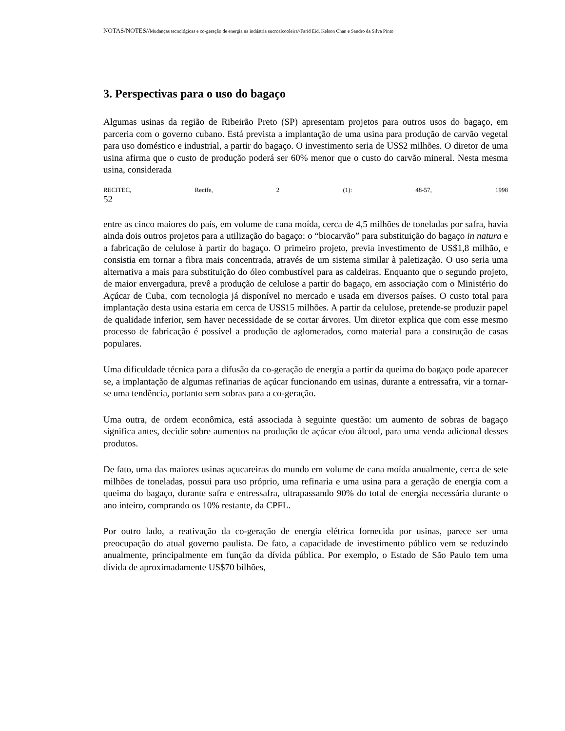NOTAS/NOTES//Mudanças tecnológicas e co-geração de energia na indústria sucroalcooleira//Farid Eid, Kelson Chan e Sandro da Silva Pinto
3. Perspectivas para o uso do bagaço
Algumas usinas da região de Ribeirão Preto (SP) apresentam projetos para outros usos do bagaço, em parceria com o governo cubano. Está prevista a implantação de uma usina para produção de carvão vegetal para uso doméstico e industrial, a partir do bagaço. O investimento seria de US$2 milhões. O diretor de uma usina afirma que o custo de produção poderá ser 60% menor que o custo do carvão mineral. Nesta mesma usina, considerada
RECITEC, Recife, 2 (1): 48-57, 1998
52
entre as cinco maiores do país, em volume de cana moída, cerca de 4,5 milhões de toneladas por safra, havia ainda dois outros projetos para a utilização do bagaço: o “biocarvão” para substituição do bagaço in natura e a fabricação de celulose à partir do bagaço. O primeiro projeto, previa investimento de US$1,8 milhão, e consistia em tornar a fibra mais concentrada, através de um sistema similar à paletização. O uso seria uma alternativa a mais para substituição do óleo combustível para as caldeiras. Enquanto que o segundo projeto, de maior envergadura, prevê a produção de celulose a partir do bagaço, em associação com o Ministério do Açúcar de Cuba, com tecnologia já disponível no mercado e usada em diversos países. O custo total para implantação desta usina estaria em cerca de US$15 milhões. A partir da celulose, pretende-se produzir papel de qualidade inferior, sem haver necessidade de se cortar árvores. Um diretor explica que com esse mesmo processo de fabricação é possível a produção de aglomerados, como material para a construção de casas populares.
Uma dificuldade técnica para a difusão da co-geração de energia a partir da queima do bagaço pode aparecer se, a implantação de algumas refinarias de açúcar funcionando em usinas, durante a entressafra, vir a tornar-se uma tendência, portanto sem sobras para a co-geração.
Uma outra, de ordem econômica, está associada à seguinte questão: um aumento de sobras de bagaço significa antes, decidir sobre aumentos na produção de açúcar e/ou álcool, para uma venda adicional desses produtos.
De fato, uma das maiores usinas açucareiras do mundo em volume de cana moída anualmente, cerca de sete milhões de toneladas, possui para uso próprio, uma refinaria e uma usina para a geração de energia com a queima do bagaço, durante safra e entressafra, ultrapassando 90% do total de energia necessária durante o ano inteiro, comprando os 10% restante, da CPFL.
Por outro lado, a reativação da co-geração de energia elétrica fornecida por usinas, parece ser uma preocupação do atual governo paulista. De fato, a capacidade de investimento público vem se reduzindo anualmente, principalmente em função da dívida pública. Por exemplo, o Estado de São Paulo tem uma dívida de aproximadamente US$70 bilhões,